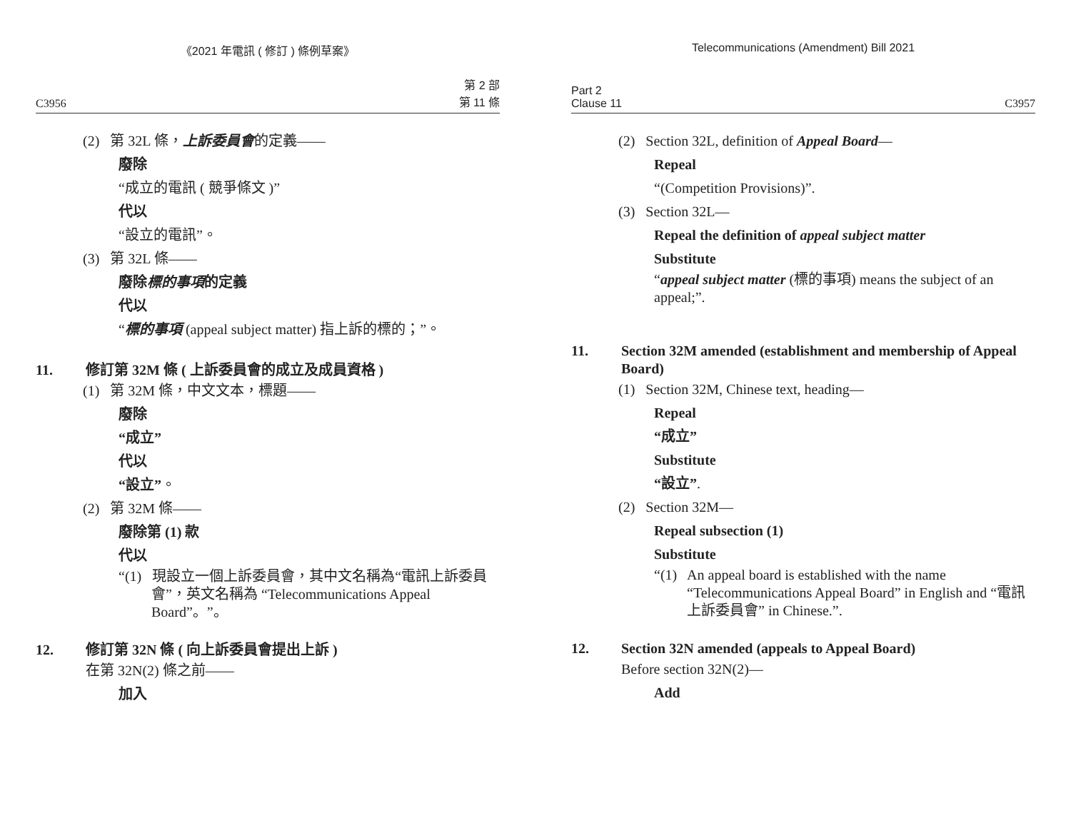《2021 年電訊 ( 修訂 ) 條例草案》
C3956 第 2 部
第 11 條
(2) 第 32L 條，上訴委員會的定義——
廢除
“成立的電訊 ( 競爭條文 )”
代以
“設立的電訊”。
(3) 第 32L 條——
廢除標的事項的定義
代以
“標的事項 (appeal subject matter) 指上訴的標的；”。
11. 修訂第 32M 條 ( 上訴委員會的成立及成員資格 )
(1) 第 32M 條，中文文本，標題——
廢除
“成立”
代以
“設立”。
(2) 第 32M 條——
廢除第 (1) 款
代以
“(1) 現設立一個上訴委員會，其中文名稱為“電訊上訴委員會”，英文名稱為 “Telecommunications Appeal Board”。”。
12. 修訂第 32N 條 ( 向上訴委員會提出上訴 )
在第 32N(2) 條之前——
加入
Telecommunications (Amendment) Bill 2021
Part 2
Clause 11 C3957
(2) Section 32L, definition of Appeal Board—
Repeal
“(Competition Provisions)”.
(3) Section 32L—
Repeal the definition of appeal subject matter
Substitute
“appeal subject matter (標的事項) means the subject of an appeal;”.
11. Section 32M amended (establishment and membership of Appeal Board)
(1) Section 32M, Chinese text, heading—
Repeal
“成立”
Substitute
“設立”.
(2) Section 32M—
Repeal subsection (1)
Substitute
“(1) An appeal board is established with the name “Telecommunications Appeal Board” in English and “電訊上訴委員會” in Chinese.”.
12. Section 32N amended (appeals to Appeal Board)
Before section 32N(2)—
Add